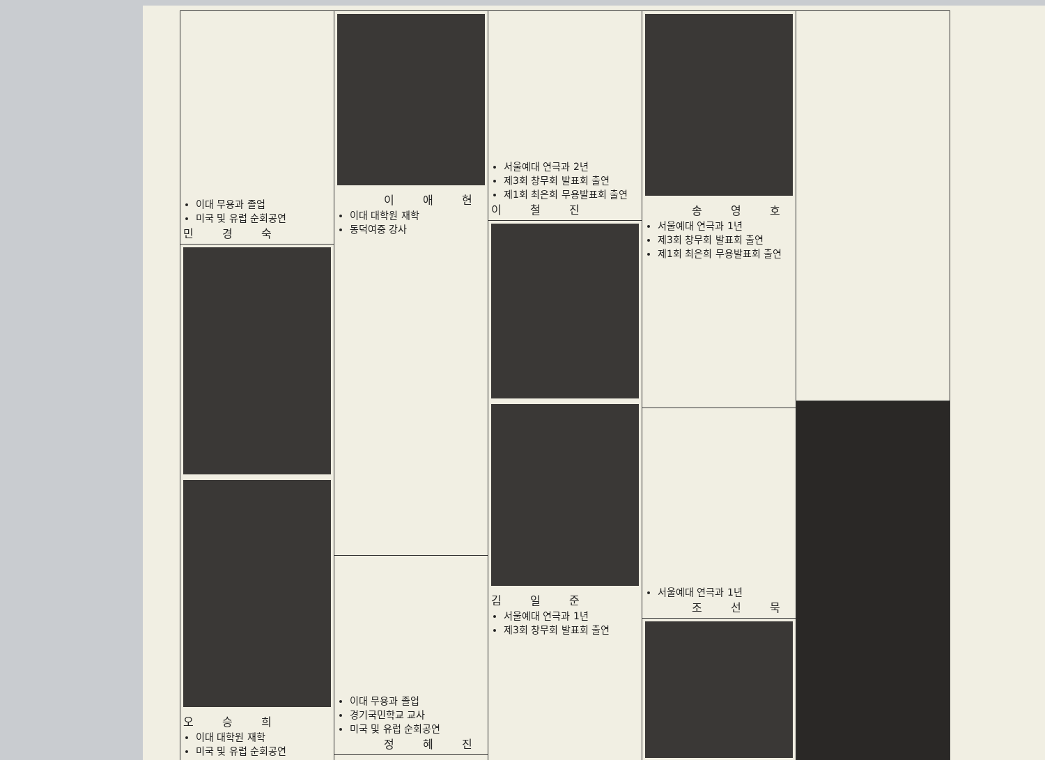이대 무용과 졸업
미국 및 유럽 순회공연
민 경 숙
오 승 희
이대 대학원 재학
미국 및 유럽 순회공연
이 애 현
이대 대학원 재학
동덕여중 강사
이대 무용과 졸업
경기국민학교 교사
미국 및 유럽 순회공연
정 혜 진
서울예대 연극과 2년
제3회 창무회 발표회 출연
제1회 최은희 무용발표회 출연
이 철 진
김 일 준
서울예대 연극과 1년
제3회 창무회 발표회 출연
송 영 호
서울예대 연극과 1년
제3회 창무회 발표회 출연
제1회 최은희 무용발표회 출연
서울예대 연극과 1년
조 선 묵